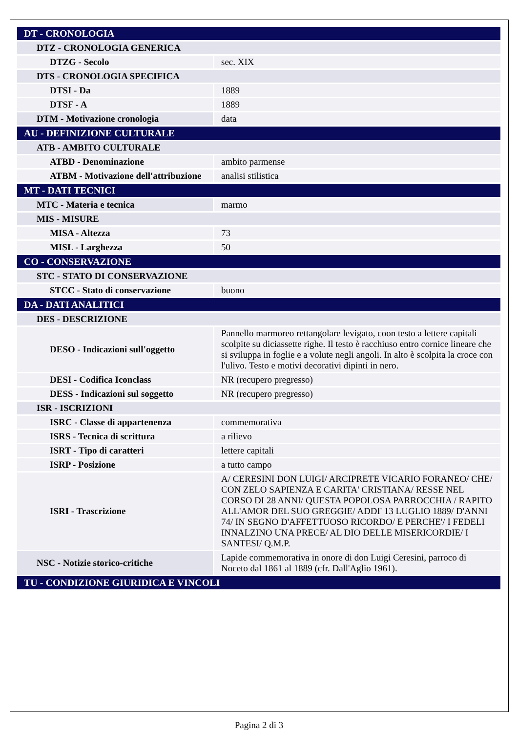| DT - CRONOLOGIA | |
| DTZ - CRONOLOGIA GENERICA | |
| DTZG - Secolo | sec. XIX |
| DTS - CRONOLOGIA SPECIFICA | |
| DTSI - Da | 1889 |
| DTSF - A | 1889 |
| DTM - Motivazione cronologia | data |
| AU - DEFINIZIONE CULTURALE | |
| ATB - AMBITO CULTURALE | |
| ATBD - Denominazione | ambito parmense |
| ATBM - Motivazione dell'attribuzione | analisi stilistica |
| MT - DATI TECNICI | |
| MTC - Materia e tecnica | marmo |
| MIS - MISURE | |
| MISA - Altezza | 73 |
| MISL - Larghezza | 50 |
| CO - CONSERVAZIONE | |
| STC - STATO DI CONSERVAZIONE | |
| STCC - Stato di conservazione | buono |
| DA - DATI ANALITICI | |
| DES - DESCRIZIONE | |
| DESO - Indicazioni sull'oggetto | Pannello marmoreo rettangolare levigato, coon testo a lettere capitali scolpite su diciassette righe. Il testo è racchiuso entro cornice lineare che si sviluppa in foglie e a volute negli angoli. In alto è scolpita la croce con l'ulivo. Testo e motivi decorativi dipinti in nero. |
| DESI - Codifica Iconclass | NR (recupero pregresso) |
| DESS - Indicazioni sul soggetto | NR (recupero pregresso) |
| ISR - ISCRIZIONI | |
| ISRC - Classe di appartenenza | commemorativa |
| ISRS - Tecnica di scrittura | a rilievo |
| ISRT - Tipo di caratteri | lettere capitali |
| ISRP - Posizione | a tutto campo |
| ISRI - Trascrizione | A/ CERESINI DON LUIGI/ ARCIPRETE VICARIO FORANEO/ CHE/ CON ZELO SAPIENZA E CARITA' CRISTIANA/ RESSE NEL CORSO DI 28 ANNI/ QUESTA POPOLOSA PARROCCHIA / RAPITO ALL'AMOR DEL SUO GREGGIE/ ADDI' 13 LUGLIO 1889/ D'ANNI 74/ IN SEGNO D'AFFETTUOSO RICORDO/ E PERCHE'/ I FEDELI INNALZINO UNA PRECE/ AL DIO DELLE MISERICORDIE/ I SANTESI/ Q.M.P. |
| NSC - Notizie storico-critiche | Lapide commemorativa in onore di don Luigi Ceresini, parroco di Noceto dal 1861 al 1889 (cfr. Dall'Aglio 1961). |
| TU - CONDIZIONE GIURIDICA E VINCOLI | |
Pagina 2 di 3